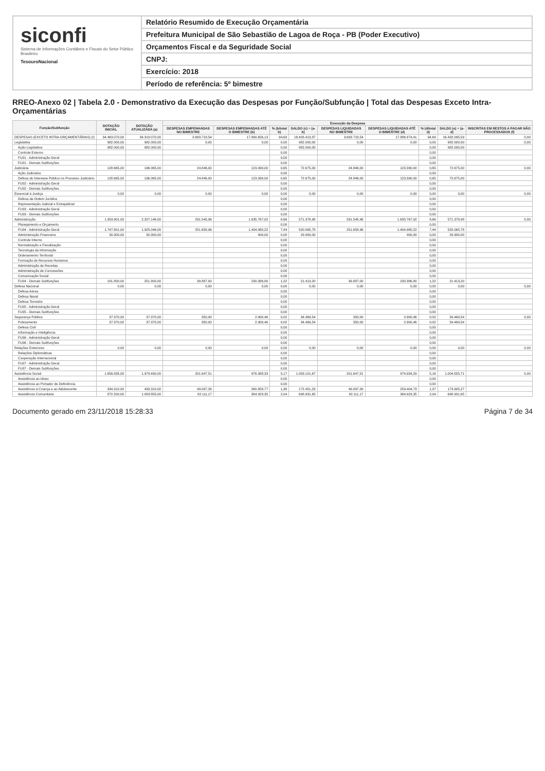siconfi
Sistema de Informações Contábeis e Fiscais do Setor Público Brasileiro
TesouroNacional
Relatório Resumido de Execução Orçamentária
Prefeitura Municipal de São Sebastião de Lagoa de Roça - PB (Poder Executivo)
Orçamentos Fiscal e da Seguridade Social
CNPJ:
Exercício: 2018
Período de referência: 5º bimestre
RREO-Anexo 02 | Tabela 2.0 - Demonstrativo da Execução das Despesas por Função/Subfunção | Total das Despesas Exceto Intra-Orçamentárias
| Função/Subfunção | DOTAÇÃO INICIAL | DOTAÇÃO ATUALIZADA (a) | Execução da Despesa | | | | | | | | |
| --- | --- | --- | --- | --- | --- | --- | --- | --- | --- | --- | --- |
| | | | DESPESAS EMPENHADAS NO BIMESTRE | DESPESAS EMPENHADAS ATÉ O BIMESTRE (b) | % (b/total b) | SALDO (c) = (a-b) | DESPESAS LIQUIDADAS NO BIMESTRE | DESPESAS LIQUIDADAS ATÉ O BIMESTRE (d) | % (d/total d) | SALDO (e) = (a-d) | INSCRITAS EM RESTOS A PAGAR NÃO PROCESSADOS (f) |
| DESPESAS (EXCETO INTRA-ORÇAMENTÁRIAS) (I) | 34.463.070,00 | 34.319.070,00 | 3.693.718,54 | 17.890.656,13 | 94,69 | 16.428.413,87 | 3.693.718,54 | 17.886.974,41 | 94,69 | 16.432.095,59 | 0,00 |
| Legislativa | 982.000,00 | 982.000,00 | 0,00 | 0,00 | 0,00 | 982.000,00 | 0,00 | 0,00 | 0,00 | 982.000,00 | 0,00 |
| Ação Legislativa | 982.000,00 | 982.000,00 | | | 0,00 | 982.000,00 | | | 0,00 | 982.000,00 | |
| Controle Externo | | | | | 0,00 | | | | 0,00 | | |
| FU01 - Administração Geral | | | | | 0,00 | | | | 0,00 | | |
| FU01 - Demais Subfunções | | | | | 0,00 | | | | 0,00 | | |
| Judiciária | 128.665,00 | 196.065,00 | 24.846,00 | 123.390,00 | 0,65 | 72.675,00 | 24.846,00 | 123.390,00 | 0,65 | 72.675,00 | 0,00 |
| Ação Judiciária | | | | | 0,00 | | | | 0,00 | | |
| Defesa do Interesse Público no Processo Judiciário | 128.665,00 | 196.065,00 | 24.846,00 | 123.390,00 | 0,65 | 72.675,00 | 24.846,00 | 123.390,00 | 0,65 | 72.675,00 | |
| FU02 - Administração Geral | | | | | 0,00 | | | | 0,00 | | |
| FU02 - Demais Subfunções | | | | | 0,00 | | | | 0,00 | | |
| Essencial à Justiça | 0,00 | 0,00 | 0,00 | 0,00 | 0,00 | 0,00 | 0,00 | 0,00 | 0,00 | 0,00 | 0,00 |
| Defesa da Ordem Jurídica | | | | | 0,00 | | | | 0,00 | | |
| Representação Judicial e Extrajudicial | | | | | 0,00 | | | | 0,00 | | |
| FU03 - Administração Geral | | | | | 0,00 | | | | 0,00 | | |
| FU03 - Demais Subfunções | | | | | 0,00 | | | | 0,00 | | |
| Administração | 1.959.901,00 | 2.207.146,00 | 291.545,96 | 1.635.767,02 | 8,66 | 571.378,98 | 291.545,96 | 1.635.767,02 | 8,66 | 571.378,98 | 0,00 |
| Planejamento e Orçamento | | | | | 0,00 | | | | 0,00 | | |
| FU04 - Administração Geral | 1.747.801,00 | 1.925.046,00 | 251.658,96 | 1.404.980,22 | 7,44 | 520.065,78 | 251.658,96 | 1.404.980,22 | 7,44 | 520.065,78 | |
| Administração Financeira | 30.300,00 | 30.300,00 | | 400,00 | 0,00 | 29.900,00 | | 400,00 | 0,00 | 29.900,00 | |
| Controle Interno | | | | | 0,00 | | | | 0,00 | | |
| Normatização e Fiscalização | | | | | 0,00 | | | | 0,00 | | |
| Tecnologia da Informação | | | | | 0,00 | | | | 0,00 | | |
| Ordenamento Territorial | | | | | 0,00 | | | | 0,00 | | |
| Formação de Recursos Humanos | | | | | 0,00 | | | | 0,00 | | |
| Administração de Receitas | | | | | 0,00 | | | | 0,00 | | |
| Administração de Concessões | | | | | 0,00 | | | | 0,00 | | |
| Comunicação Social | | | | | 0,00 | | | | 0,00 | | |
| FU04 - Demais Subfunções | 181.800,00 | 251.800,00 | 39.887,00 | 230.386,80 | 1,22 | 21.413,20 | 39.887,00 | 230.386,80 | 1,22 | 21.413,20 | |
| Defesa Nacional | 0,00 | 0,00 | 0,00 | 0,00 | 0,00 | 0,00 | 0,00 | 0,00 | 0,00 | 0,00 | 0,00 |
| Defesa Aérea | | | | | 0,00 | | | | 0,00 | | |
| Defesa Naval | | | | | 0,00 | | | | 0,00 | | |
| Defesa Terrestre | | | | | 0,00 | | | | 0,00 | | |
| FU05 - Administração Geral | | | | | 0,00 | | | | 0,00 | | |
| FU05 - Demais Subfunções | | | | | 0,00 | | | | 0,00 | | |
| Segurança Pública | 37.370,00 | 37.370,00 | 350,00 | 2.900,46 | 0,02 | 34.469,54 | 350,00 | 2.900,46 | 0,02 | 34.469,54 | 0,00 |
| Policiamento | 37.370,00 | 37.370,00 | 350,00 | 2.900,46 | 0,02 | 34.469,54 | 350,00 | 2.900,46 | 0,02 | 34.469,54 | |
| Defesa Civil | | | | | 0,00 | | | | 0,00 | | |
| Informação e Inteligência | | | | | 0,00 | | | | 0,00 | | |
| FU06 - Administração Geral | | | | | 0,00 | | | | 0,00 | | |
| FU06 - Demais Subfunções | | | | | 0,00 | | | | 0,00 | | |
| Relações Exteriores | 0,00 | 0,00 | 0,00 | 0,00 | 0,00 | 0,00 | 0,00 | 0,00 | 0,00 | 0,00 | 0,00 |
| Relações Diplomáticas | | | | | 0,00 | | | | 0,00 | | |
| Cooperação Internacional | | | | | 0,00 | | | | 0,00 | | |
| FU07 - Administração Geral | | | | | 0,00 | | | | 0,00 | | |
| FU07 - Demais Subfunções | | | | | 0,00 | | | | 0,00 | | |
| Assistência Social | 1.656.835,00 | 1.979.490,00 | 201.647,51 | 976.388,33 | 5,17 | 1.003.101,67 | 201.647,51 | 974.934,29 | 5,16 | 1.004.555,71 | 0,00 |
| Assistência ao Idoso | | | | | 0,00 | | | | 0,00 | | |
| Assistência ao Portador de Deficiência | | | | | 0,00 | | | | 0,00 | | |
| Assistência à Criança e ao Adolescente | 334.310,00 | 433.310,00 | 49.097,26 | 260.858,77 | 1,38 | 172.451,23 | 49.097,26 | 259.404,73 | 1,37 | 173.905,27 | |
| Assistência Comunitária | 872.200,00 | 1.083.855,00 | 82.111,17 | 384.923,35 | 2,04 | 698.931,65 | 82.111,17 | 384.923,35 | 2,04 | 698.931,65 | |
Documento gerado em 23/11/2018 15:28:33 Página 7 de 34